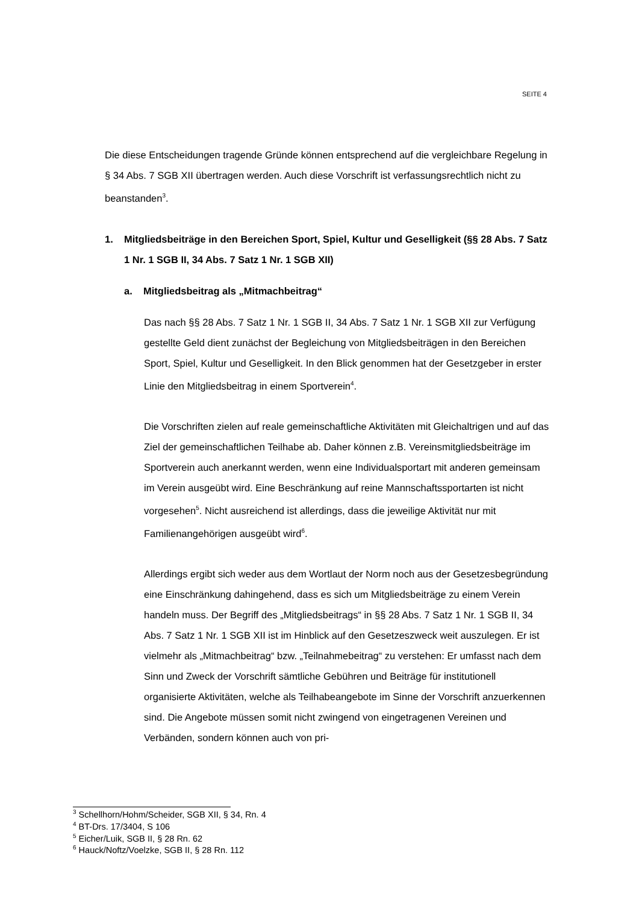SEITE 4
Die diese Entscheidungen tragende Gründe können entsprechend auf die vergleichbare Regelung in § 34 Abs. 7 SGB XII übertragen werden. Auch diese Vorschrift ist verfassungsrechtlich nicht zu beanstanden<sup>3</sup>.
1. Mitgliedsbeiträge in den Bereichen Sport, Spiel, Kultur und Geselligkeit (§§ 28 Abs. 7 Satz 1 Nr. 1 SGB II, 34 Abs. 7 Satz 1 Nr. 1 SGB XII)
a. Mitgliedsbeitrag als „Mitmachbeitrag“
Das nach §§ 28 Abs. 7 Satz 1 Nr. 1 SGB II, 34 Abs. 7 Satz 1 Nr. 1 SGB XII zur Verfügung gestellte Geld dient zunächst der Begleichung von Mitgliedsbeiträgen in den Bereichen Sport, Spiel, Kultur und Geselligkeit. In den Blick genommen hat der Gesetzgeber in erster Linie den Mitgliedsbeitrag in einem Sportverein<sup>4</sup>.
Die Vorschriften zielen auf reale gemeinschaftliche Aktivitäten mit Gleichaltrigen und auf das Ziel der gemeinschaftlichen Teilhabe ab. Daher können z.B. Vereinsmitgliedsbeiträge im Sportverein auch anerkannt werden, wenn eine Individualsportart mit anderen gemeinsam im Verein ausgeübt wird. Eine Beschränkung auf reine Mannschaftssportarten ist nicht vorgesehen<sup>5</sup>. Nicht ausreichend ist allerdings, dass die jeweilige Aktivität nur mit Familienangehörigen ausgeübt wird<sup>6</sup>.
Allerdings ergibt sich weder aus dem Wortlaut der Norm noch aus der Gesetzesbegründung eine Einschränkung dahingehend, dass es sich um Mitgliedsbeiträge zu einem Verein handeln muss. Der Begriff des „Mitgliedsbeitrags“ in §§ 28 Abs. 7 Satz 1 Nr. 1 SGB II, 34 Abs. 7 Satz 1 Nr. 1 SGB XII ist im Hinblick auf den Gesetzeszweck weit auszulegen. Er ist vielmehr als „Mitmachbeitrag“ bzw. „Teilnahmebeitrag“ zu verstehen: Er umfasst nach dem Sinn und Zweck der Vorschrift sämtliche Gebühren und Beiträge für institutionell organisierte Aktivitäten, welche als Teilhabeangebote im Sinne der Vorschrift anzuerkennen sind. Die Angebote müssen somit nicht zwingend von eingetragenen Vereinen und Verbänden, sondern können auch von pri-
<sup>3</sup> Schellhorn/Hohm/Scheider, SGB XII, § 34, Rn. 4
<sup>4</sup> BT-Drs. 17/3404, S 106
<sup>5</sup> Eicher/Luik, SGB II, § 28 Rn. 62
<sup>6</sup> Hauck/Noftz/Voelzke, SGB II, § 28 Rn. 112